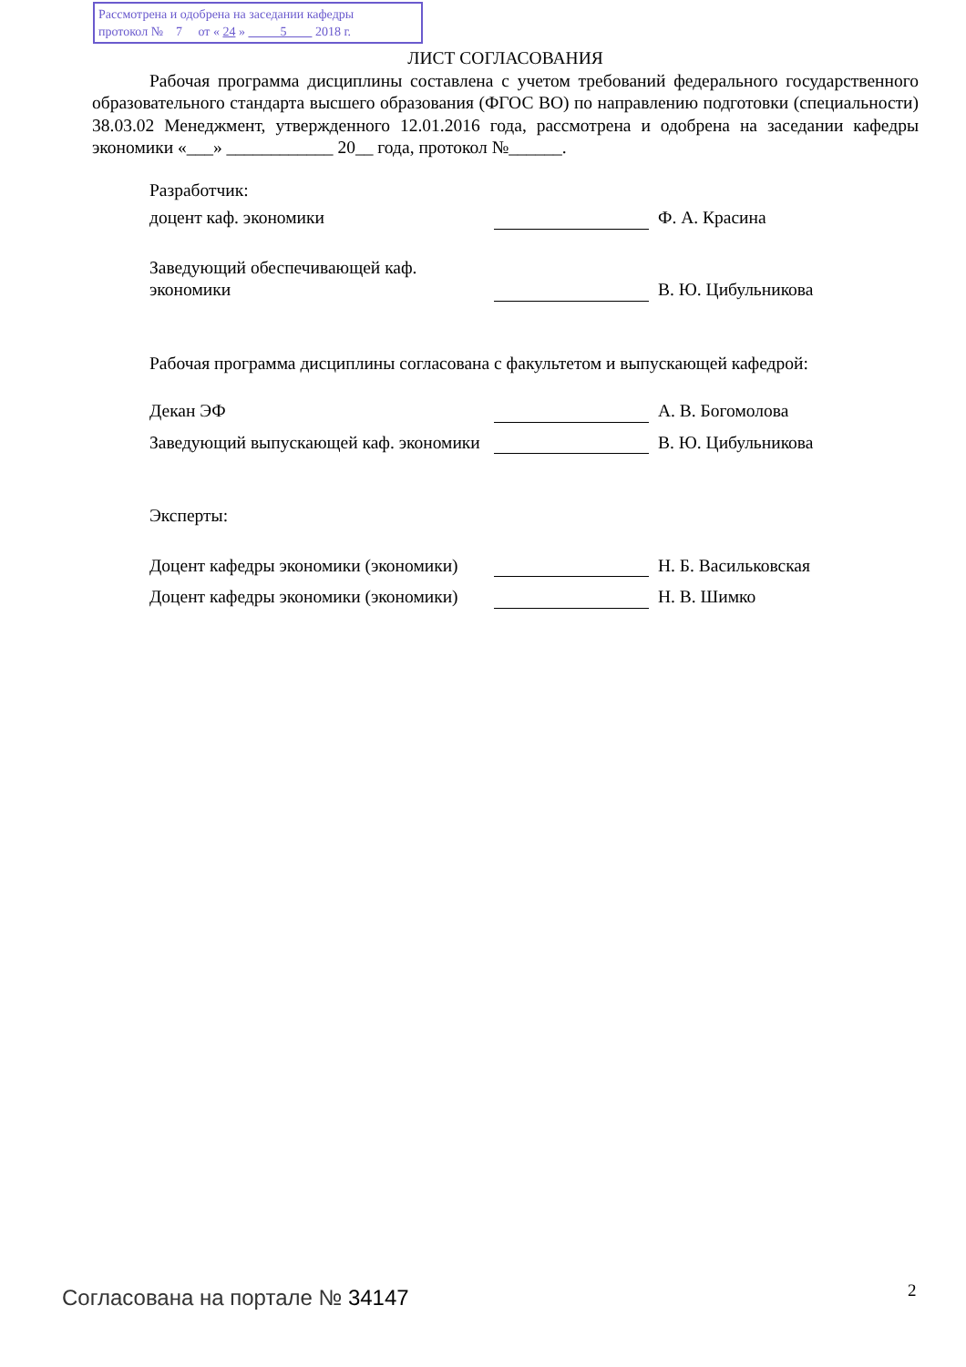Рассмотрена и одобрена на заседании кафедры
протокол № 7 от « 24 » 5 2018 г.
ЛИСТ СОГЛАСОВАНИЯ
Рабочая программа дисциплины составлена с учетом требований федерального государственного образовательного стандарта высшего образования (ФГОС ВО) по направлению подготовки (специальности) 38.03.02 Менеджмент, утвержденного 12.01.2016 года, рассмотрена и одобрена на заседании кафедры экономики «___» ____________ 20__ года, протокол №______.
Разработчик:
доцент каф. экономики
Ф. А. Красина
Заведующий обеспечивающей каф. экономики
В. Ю. Цибульникова
Рабочая программа дисциплины согласована с факультетом и выпускающей кафедрой:
Декан ЭФ
А. В. Богомолова
Заведующий выпускающей каф. экономики
В. Ю. Цибульникова
Эксперты:
Доцент кафедры экономики (экономики)
Н. Б. Васильковская
Доцент кафедры экономики (экономики)
Н. В. Шимко
Согласована на портале № 34147 2